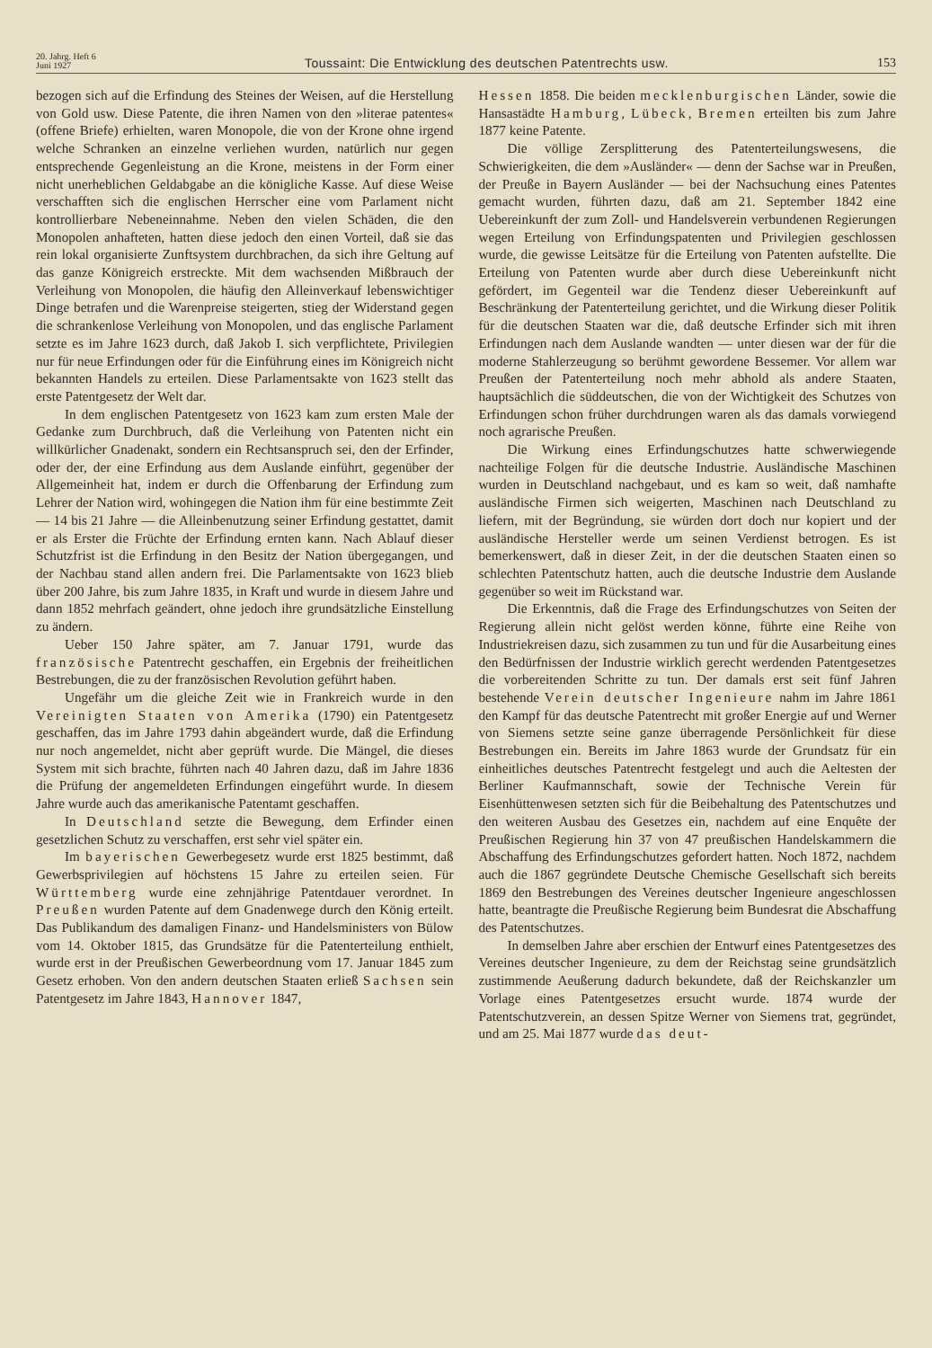20. Jahrg. Heft 6
Juni 1927
Toussaint: Die Entwicklung des deutschen Patentrechts usw.
153
bezogen sich auf die Erfindung des Steines der Weisen, auf die Herstellung von Gold usw. Diese Patente, die ihren Namen von den »literae patentes« (offene Briefe) erhielten, waren Monopole, die von der Krone ohne irgend welche Schranken an einzelne verliehen wurden, natürlich nur gegen entsprechende Gegenleistung an die Krone, meistens in der Form einer nicht unerheblichen Geldabgabe an die königliche Kasse. Auf diese Weise verschafften sich die englischen Herrscher eine vom Parlament nicht kontrollierbare Nebeneinnahme. Neben den vielen Schäden, die den Monopolen anhafteten, hatten diese jedoch den einen Vorteil, daß sie das rein lokal organisierte Zunftsystem durchbrachen, da sich ihre Geltung auf das ganze Königreich erstreckte. Mit dem wachsenden Mißbrauch der Verleihung von Monopolen, die häufig den Alleinverkauf lebenswichtiger Dinge betrafen und die Warenpreise steigerten, stieg der Widerstand gegen die schrankenlose Verleihung von Monopolen, und das englische Parlament setzte es im Jahre 1623 durch, daß Jakob I. sich verpflichtete, Privilegien nur für neue Erfindungen oder für die Einführung eines im Königreich nicht bekannten Handels zu erteilen. Diese Parlamentsakte von 1623 stellt das erste Patentgesetz der Welt dar.
In dem englischen Patentgesetz von 1623 kam zum ersten Male der Gedanke zum Durchbruch, daß die Verleihung von Patenten nicht ein willkürlicher Gnadenakt, sondern ein Rechtsanspruch sei, den der Erfinder, oder der, der eine Erfindung aus dem Auslande einführt, gegenüber der Allgemeinheit hat, indem er durch die Offenbarung der Erfindung zum Lehrer der Nation wird, wohingegen die Nation ihm für eine bestimmte Zeit — 14 bis 21 Jahre — die Alleinbenutzung seiner Erfindung gestattet, damit er als Erster die Früchte der Erfindung ernten kann. Nach Ablauf dieser Schutzfrist ist die Erfindung in den Besitz der Nation übergegangen, und der Nachbau stand allen andern frei. Die Parlamentsakte von 1623 blieb über 200 Jahre, bis zum Jahre 1835, in Kraft und wurde in diesem Jahre und dann 1852 mehrfach geändert, ohne jedoch ihre grundsätzliche Einstellung zu ändern.
Ueber 150 Jahre später, am 7. Januar 1791, wurde das französische Patentrecht geschaffen, ein Ergebnis der freiheitlichen Bestrebungen, die zu der französischen Revolution geführt haben.
Ungefähr um die gleiche Zeit wie in Frankreich wurde in den Vereinigten Staaten von Amerika (1790) ein Patentgesetz geschaffen, das im Jahre 1793 dahin abgeändert wurde, daß die Erfindung nur noch angemeldet, nicht aber geprüft wurde. Die Mängel, die dieses System mit sich brachte, führten nach 40 Jahren dazu, daß im Jahre 1836 die Prüfung der angemeldeten Erfindungen eingeführt wurde. In diesem Jahre wurde auch das amerikanische Patentamt geschaffen.
In Deutschland setzte die Bewegung, dem Erfinder einen gesetzlichen Schutz zu verschaffen, erst sehr viel später ein.
Im bayerischen Gewerbegesetz wurde erst 1825 bestimmt, daß Gewerbsprivilegien auf höchstens 15 Jahre zu erteilen seien. Für Württemberg wurde eine zehnjährige Patentdauer verordnet. In Preußen wurden Patente auf dem Gnadenwege durch den König erteilt. Das Publikandum des damaligen Finanz- und Handelsministers von Bülow vom 14. Oktober 1815, das Grundsätze für die Patenterteilung enthielt, wurde erst in der Preußischen Gewerbeordnung vom 17. Januar 1845 zum Gesetz erhoben. Von den andern deutschen Staaten erließ Sachsen sein Patentgesetz im Jahre 1843, Hannover 1847,
Hessen 1858. Die beiden mecklenburgischen Länder, sowie die Hansastädte Hamburg, Lübeck, Bremen erteilten bis zum Jahre 1877 keine Patente.
Die völlige Zersplitterung des Patenterteilungswesens, die Schwierigkeiten, die dem »Ausländer« — denn der Sachse war in Preußen, der Preuße in Bayern Ausländer — bei der Nachsuchung eines Patentes gemacht wurden, führten dazu, daß am 21. September 1842 eine Uebereinkunft der zum Zoll- und Handelsverein verbundenen Regierungen wegen Erteilung von Erfindungspatenten und Privilegien geschlossen wurde, die gewisse Leitsätze für die Erteilung von Patenten aufstellte. Die Erteilung von Patenten wurde aber durch diese Uebereinkunft nicht gefördert, im Gegenteil war die Tendenz dieser Uebereinkunft auf Beschränkung der Patenterteilung gerichtet, und die Wirkung dieser Politik für die deutschen Staaten war die, daß deutsche Erfinder sich mit ihren Erfindungen nach dem Auslande wandten — unter diesen war der für die moderne Stahlerzeugung so berühmt gewordene Bessemer. Vor allem war Preußen der Patenterteilung noch mehr abhold als andere Staaten, hauptsächlich die süddeutschen, die von der Wichtigkeit des Schutzes von Erfindungen schon früher durchdrungen waren als das damals vorwiegend noch agrarische Preußen.
Die Wirkung eines Erfindungschutzes hatte schwerwiegende nachteilige Folgen für die deutsche Industrie. Ausländische Maschinen wurden in Deutschland nachgebaut, und es kam so weit, daß namhafte ausländische Firmen sich weigerten, Maschinen nach Deutschland zu liefern, mit der Begründung, sie würden dort doch nur kopiert und der ausländische Hersteller werde um seinen Verdienst betrogen. Es ist bemerkenswert, daß in dieser Zeit, in der die deutschen Staaten einen so schlechten Patentschutz hatten, auch die deutsche Industrie dem Auslande gegenüber so weit im Rückstand war.
Die Erkenntnis, daß die Frage des Erfindungschutzes von Seiten der Regierung allein nicht gelöst werden könne, führte eine Reihe von Industriekreisen dazu, sich zusammen zu tun und für die Ausarbeitung eines den Bedürfnissen der Industrie wirklich gerecht werdenden Patentgesetzes die vorbereitenden Schritte zu tun. Der damals erst seit fünf Jahren bestehende Verein deutscher Ingenieure nahm im Jahre 1861 den Kampf für das deutsche Patentrecht mit großer Energie auf und Werner von Siemens setzte seine ganze überragende Persönlichkeit für diese Bestrebungen ein. Bereits im Jahre 1863 wurde der Grundsatz für ein einheitliches deutsches Patentrecht festgelegt und auch die Aeltesten der Berliner Kaufmannschaft, sowie der Technische Verein für Eisenhüttenwesen setzten sich für die Beibehaltung des Patentschutzes und den weiteren Ausbau des Gesetzes ein, nachdem auf eine Enquête der Preußischen Regierung hin 37 von 47 preußischen Handelskammern die Abschaffung des Erfindungschutzes gefordert hatten. Noch 1872, nachdem auch die 1867 gegründete Deutsche Chemische Gesellschaft sich bereits 1869 den Bestrebungen des Vereines deutscher Ingenieure angeschlossen hatte, beantragte die Preußische Regierung beim Bundesrat die Abschaffung des Patentschutzes.
In demselben Jahre aber erschien der Entwurf eines Patentgesetzes des Vereines deutscher Ingenieure, zu dem der Reichstag seine grundsätzlich zustimmende Aeußerung dadurch bekundete, daß der Reichskanzler um Vorlage eines Patentgesetzes ersucht wurde. 1874 wurde der Patentschutzverein, an dessen Spitze Werner von Siemens trat, gegründet, und am 25. Mai 1877 wurde das deut-